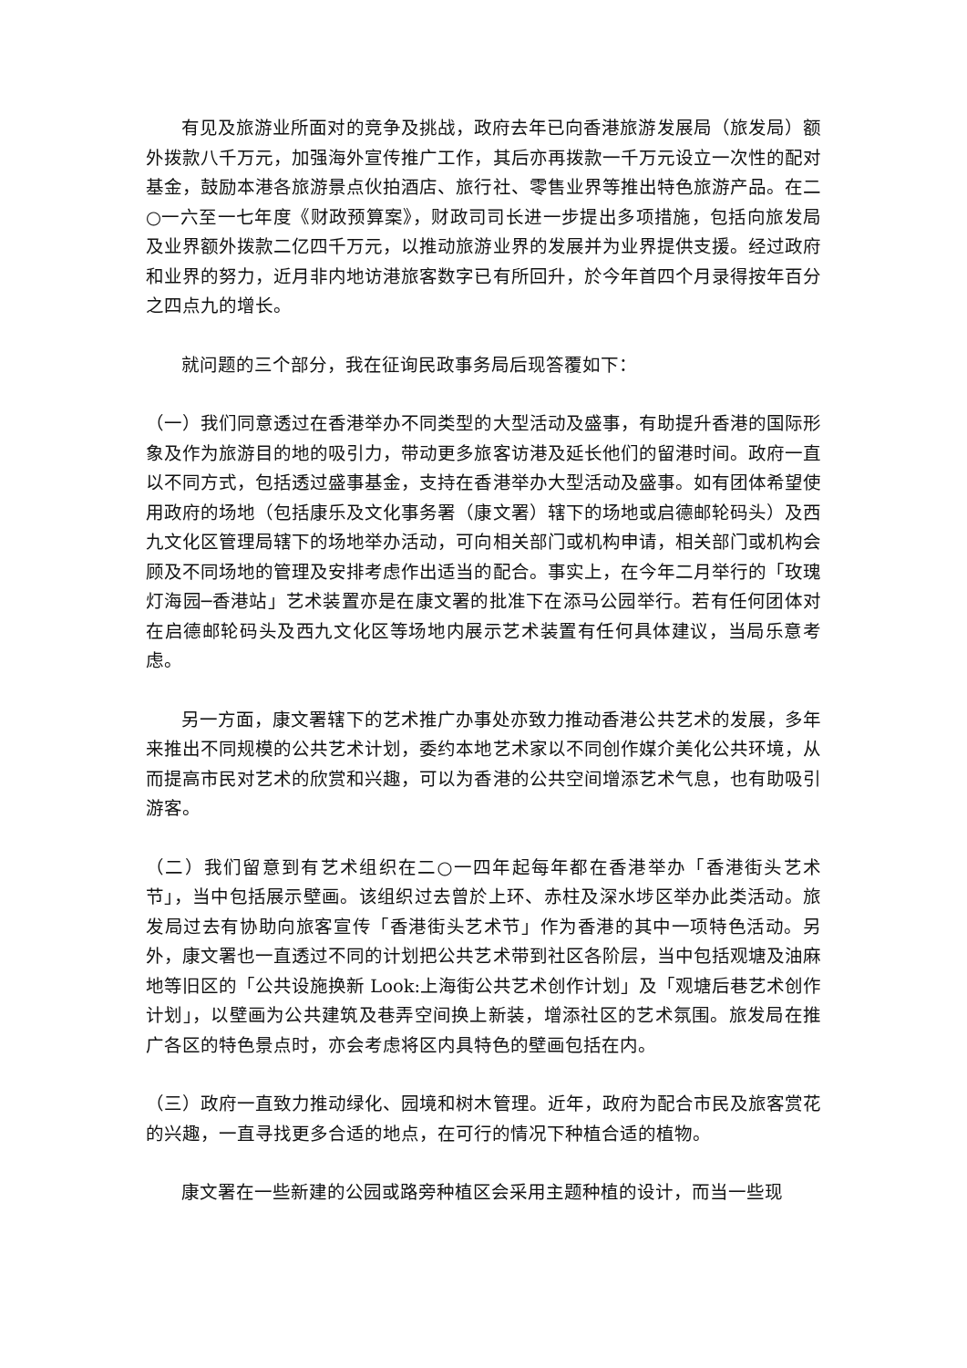有见及旅游业所面对的竞争及挑战，政府去年已向香港旅游发展局（旅发局）额外拨款八千万元，加强海外宣传推广工作，其后亦再拨款一千万元设立一次性的配对基金，鼓励本港各旅游景点伙拍酒店、旅行社、零售业界等推出特色旅游产品。在二○一六至一七年度《财政预算案》，财政司司长进一步提出多项措施，包括向旅发局及业界额外拨款二亿四千万元，以推动旅游业界的发展并为业界提供支援。经过政府和业界的努力，近月非内地访港旅客数字已有所回升，於今年首四个月录得按年百分之四点九的增长。
就问题的三个部分，我在征询民政事务局后现答覆如下：
（一）我们同意透过在香港举办不同类型的大型活动及盛事，有助提升香港的国际形象及作为旅游目的地的吸引力，带动更多旅客访港及延长他们的留港时间。政府一直以不同方式，包括透过盛事基金，支持在香港举办大型活动及盛事。如有团体希望使用政府的场地（包括康乐及文化事务署（康文署）辖下的场地或启德邮轮码头）及西九文化区管理局辖下的场地举办活动，可向相关部门或机构申请，相关部门或机构会顾及不同场地的管理及安排考虑作出适当的配合。事实上，在今年二月举行的「玫瑰灯海园─香港站」艺术装置亦是在康文署的批准下在添马公园举行。若有任何团体对在启德邮轮码头及西九文化区等场地内展示艺术装置有任何具体建议，当局乐意考虑。
另一方面，康文署辖下的艺术推广办事处亦致力推动香港公共艺术的发展，多年来推出不同规模的公共艺术计划，委约本地艺术家以不同创作媒介美化公共环境，从而提高市民对艺术的欣赏和兴趣，可以为香港的公共空间增添艺术气息，也有助吸引游客。
（二）我们留意到有艺术组织在二○一四年起每年都在香港举办「香港街头艺术节」，当中包括展示壁画。该组织过去曾於上环、赤柱及深水埗区举办此类活动。旅发局过去有协助向旅客宣传「香港街头艺术节」作为香港的其中一项特色活动。另外，康文署也一直透过不同的计划把公共艺术带到社区各阶层，当中包括观塘及油麻地等旧区的「公共设施换新 Look:上海街公共艺术创作计划」及「观塘后巷艺术创作计划」，以壁画为公共建筑及巷弄空间换上新装，增添社区的艺术氛围。旅发局在推广各区的特色景点时，亦会考虑将区内具特色的壁画包括在内。
（三）政府一直致力推动绿化、园境和树木管理。近年，政府为配合市民及旅客赏花的兴趣，一直寻找更多合适的地点，在可行的情况下种植合适的植物。
康文署在一些新建的公园或路旁种植区会采用主题种植的设计，而当一些现